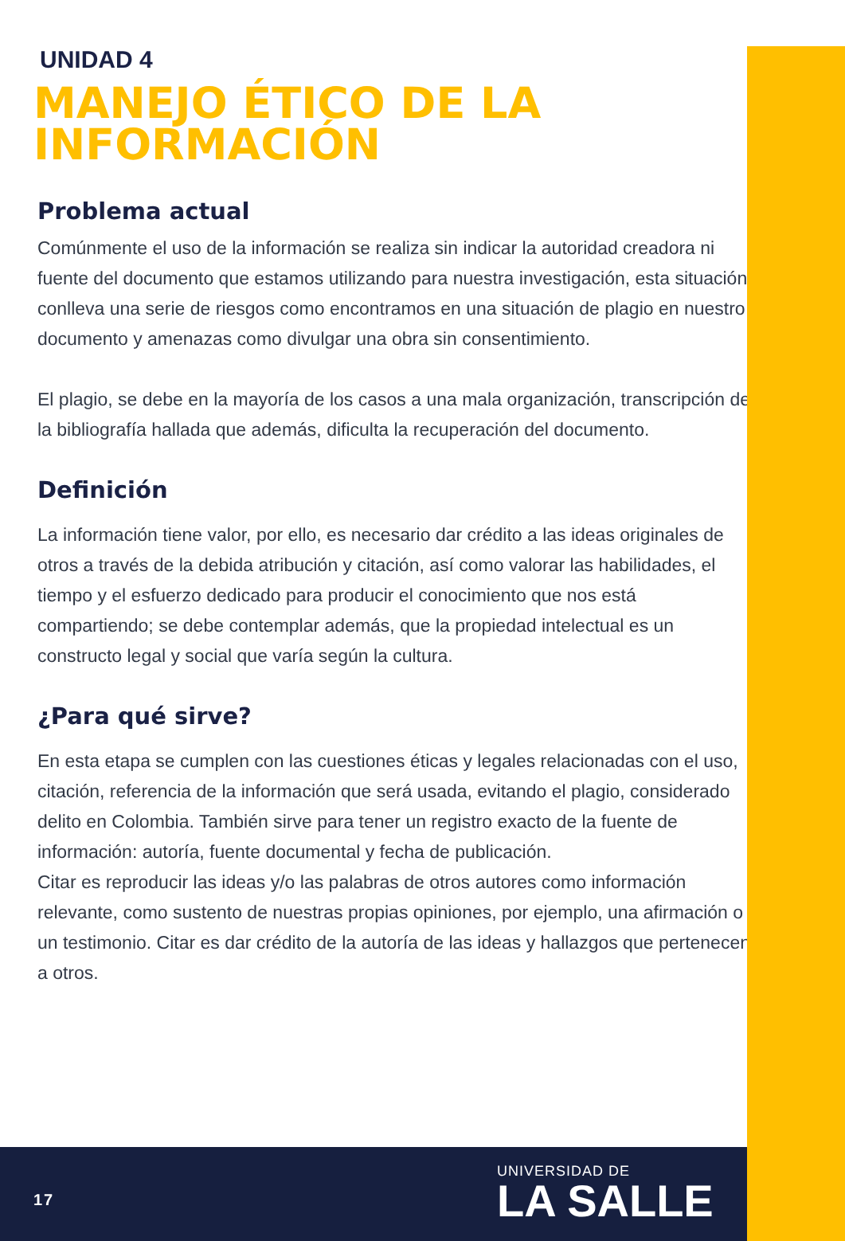UNIDAD 4
MANEJO ÉTICO DE LA INFORMACIÓN
Problema actual
Comúnmente el uso de la información se realiza sin indicar la autoridad creadora ni fuente del documento que estamos utilizando para nuestra investigación, esta situación conlleva una serie de riesgos como encontramos en una situación de plagio en nuestro documento y amenazas como divulgar una obra sin consentimiento.
El plagio, se debe en la mayoría de los casos a una mala organización, transcripción de la bibliografía hallada que además, dificulta la recuperación del documento.
Definición
La información tiene valor, por ello, es necesario dar crédito a las ideas originales de otros a través de la debida atribución y citación, así como valorar las habilidades, el tiempo y el esfuerzo dedicado para producir el conocimiento que nos está compartiendo; se debe contemplar además, que la propiedad intelectual es un constructo legal y social que varía según la cultura.
¿Para qué sirve?
En esta etapa se cumplen con las cuestiones éticas y legales relacionadas con el uso, citación, referencia de la información que será usada, evitando el plagio, considerado delito en Colombia. También sirve para tener un registro exacto de la fuente de información: autoría, fuente documental y fecha de publicación.
Citar es reproducir las ideas y/o las palabras de otros autores como información relevante, como sustento de nuestras propias opiniones, por ejemplo, una afirmación o un testimonio. Citar es dar crédito de la autoría de las ideas y hallazgos que pertenecen a otros.
17
UNIVERSIDAD DE
LA SALLE